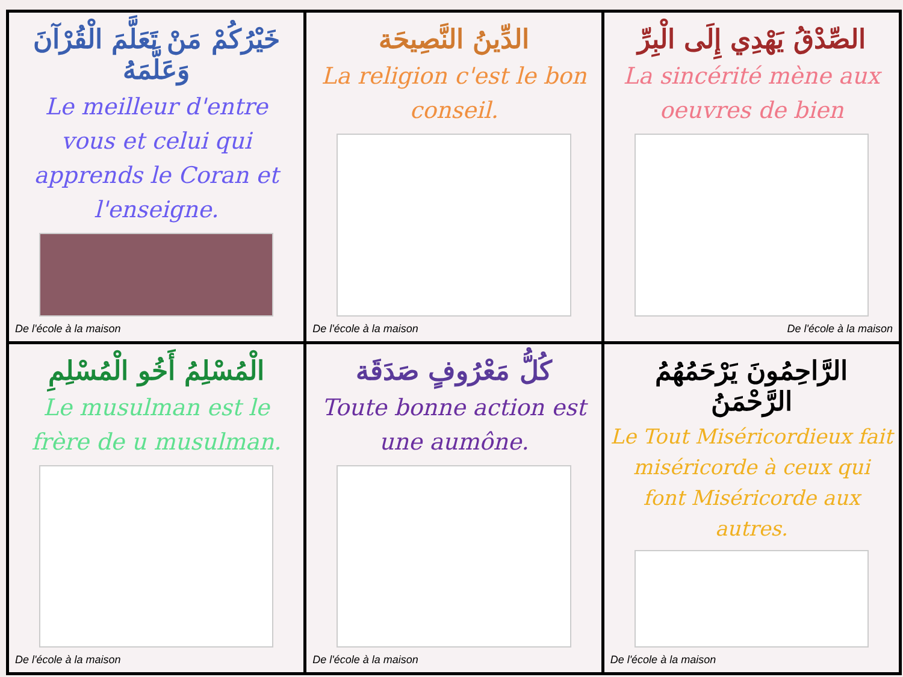خَيْرُكُمْ مَنْ تَعَلَّمَ الْقُرْآنَ وَعَلَّمَهُ
Le meilleur d'entre vous et celui qui apprends le Coran et l'enseigne.
De l'école à la maison
الدِّينُ النَّصِيحَة
La religion c'est le bon conseil.
De l'école à la maison
الصِّدْقُ يَهْدِي إِلَى الْبِرِّ
La sincérité mène aux oeuvres de bien
De l'école à la maison
الْمُسْلِمُ أَخُو الْمُسْلِمِ
Le musulman est le frère de u musulman.
De l'école à la maison
كُلُّ مَعْرُوفٍ صَدَقَة
Toute bonne action est une aumône.
De l'école à la maison
الرَّاحِمُونَ يَرْحَمُهُمُ الرَّحْمَنُ
Le Tout Miséricordieux fait miséricorde à ceux qui font Miséricorde aux autres.
De l'école à la maison